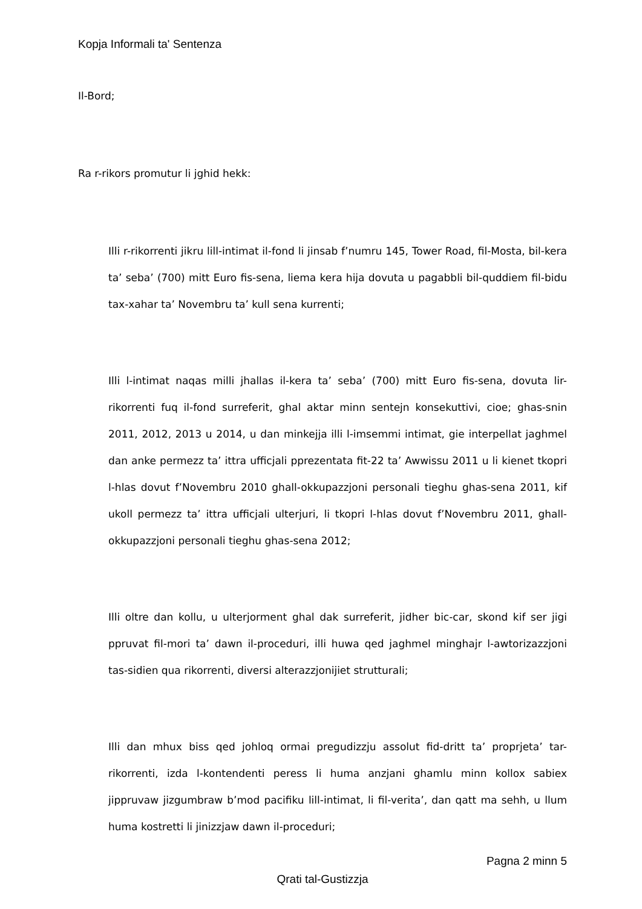Kopja Informali ta' Sentenza
Il-Bord;
Ra r-rikors promutur li jghid hekk:
Illi r-rikorrenti jikru lill-intimat il-fond li jinsab f’numru 145, Tower Road, fil-Mosta, bil-kera ta’ seba’ (700) mitt Euro fis-sena, liema kera hija dovuta u pagabbli bil-quddiem fil-bidu tax-xahar ta’ Novembru ta’ kull sena kurrenti;
Illi l-intimat naqas milli jhallas il-kera ta’ seba’ (700) mitt Euro fis-sena, dovuta lir-rikorrenti fuq il-fond surreferit, ghal aktar minn sentejn konsekuttivi, cioe; ghas-snin 2011, 2012, 2013 u 2014, u dan minkejja illi l-imsemmi intimat, gie interpellat jaghmel dan anke permezz ta’ ittra ufficjali pprezentata fit-22 ta’ Awwissu 2011 u li kienet tkopri l-hlas dovut f’Novembru 2010 ghall-okkupazzjoni personali tieghu ghas-sena 2011, kif ukoll permezz ta’ ittra ufficjali ulterjuri, li tkopri l-hlas dovut f’Novembru 2011, ghall-okkupazzjoni personali tieghu ghas-sena 2012;
Illi oltre dan kollu, u ulterjorment ghal dak surreferit, jidher bic-car, skond kif ser jigi ppruvat fil-mori ta’ dawn il-proceduri, illi huwa qed jaghmel minghajr l-awtorizazzjoni tas-sidien qua rikorrenti, diversi alterazzjonijiet strutturali;
Illi dan mhux biss qed johloq ormai pregudizzju assolut fid-dritt ta’ proprjeta’ tar-rikorrenti, izda l-kontendenti peress li huma anzjani ghamlu minn kollox sabiex jippruvaw jizgumbraw b’mod pacifiku lill-intimat, li fil-verita’, dan qatt ma sehh, u llum huma kostretti li jinizzjaw dawn il-proceduri;
Pagna 2 minn 5
Qrati tal-Gustizzja